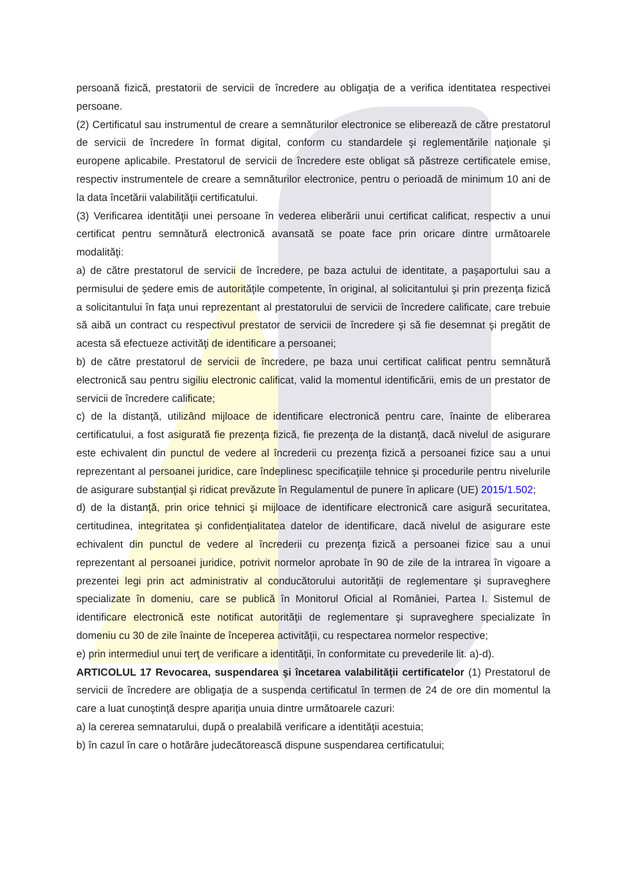persoană fizică, prestatorii de servicii de încredere au obligaţia de a verifica identitatea respectivei persoane.
(2) Certificatul sau instrumentul de creare a semnăturilor electronice se eliberează de către prestatorul de servicii de încredere în format digital, conform cu standardele şi reglementările naţionale şi europene aplicabile. Prestatorul de servicii de încredere este obligat să păstreze certificatele emise, respectiv instrumentele de creare a semnăturilor electronice, pentru o perioadă de minimum 10 ani de la data încetării valabilităţii certificatului.
(3) Verificarea identităţii unei persoane în vederea eliberării unui certificat calificat, respectiv a unui certificat pentru semnătură electronică avansată se poate face prin oricare dintre următoarele modalităţi:
a) de către prestatorul de servicii de încredere, pe baza actului de identitate, a paşaportului sau a permisului de şedere emis de autorităţile competente, în original, al solicitantului şi prin prezenţa fizică a solicitantului în faţa unui reprezentant al prestatorului de servicii de încredere calificate, care trebuie să aibă un contract cu respectivul prestator de servicii de încredere şi să fie desemnat şi pregătit de acesta să efectueze activităţi de identificare a persoanei;
b) de către prestatorul de servicii de încredere, pe baza unui certificat calificat pentru semnătură electronică sau pentru sigiliu electronic calificat, valid la momentul identificării, emis de un prestator de servicii de încredere calificate;
c) de la distanţă, utilizând mijloace de identificare electronică pentru care, înainte de eliberarea certificatului, a fost asigurată fie prezenţa fizică, fie prezenţa de la distanţă, dacă nivelul de asigurare este echivalent din punctul de vedere al încrederii cu prezenţa fizică a persoanei fizice sau a unui reprezentant al persoanei juridice, care îndeplinesc specificaţiile tehnice şi procedurile pentru nivelurile de asigurare substanţial şi ridicat prevăzute în Regulamentul de punere în aplicare (UE) 2015/1.502;
d) de la distanţă, prin orice tehnici şi mijloace de identificare electronică care asigură securitatea, certitudinea, integritatea şi confidenţialitatea datelor de identificare, dacă nivelul de asigurare este echivalent din punctul de vedere al încrederii cu prezenţa fizică a persoanei fizice sau a unui reprezentant al persoanei juridice, potrivit normelor aprobate în 90 de zile de la intrarea în vigoare a prezentei legi prin act administrativ al conducătorului autorităţii de reglementare şi supraveghere specializate în domeniu, care se publică în Monitorul Oficial al României, Partea I. Sistemul de identificare electronică este notificat autorităţii de reglementare şi supraveghere specializate în domeniu cu 30 de zile înainte de începerea activităţii, cu respectarea normelor respective;
e) prin intermediul unui terţ de verificare a identităţii, în conformitate cu prevederile lit. a)-d).
ARTICOLUL 17 Revocarea, suspendarea şi încetarea valabilităţii certificatelor (1) Prestatorul de servicii de încredere are obligaţia de a suspenda certificatul în termen de 24 de ore din momentul la care a luat cunoştinţă despre apariţia unuia dintre următoarele cazuri:
a) la cererea semnatarului, după o prealabilă verificare a identităţii acestuia;
b) în cazul în care o hotărâre judecătorească dispune suspendarea certificatului;